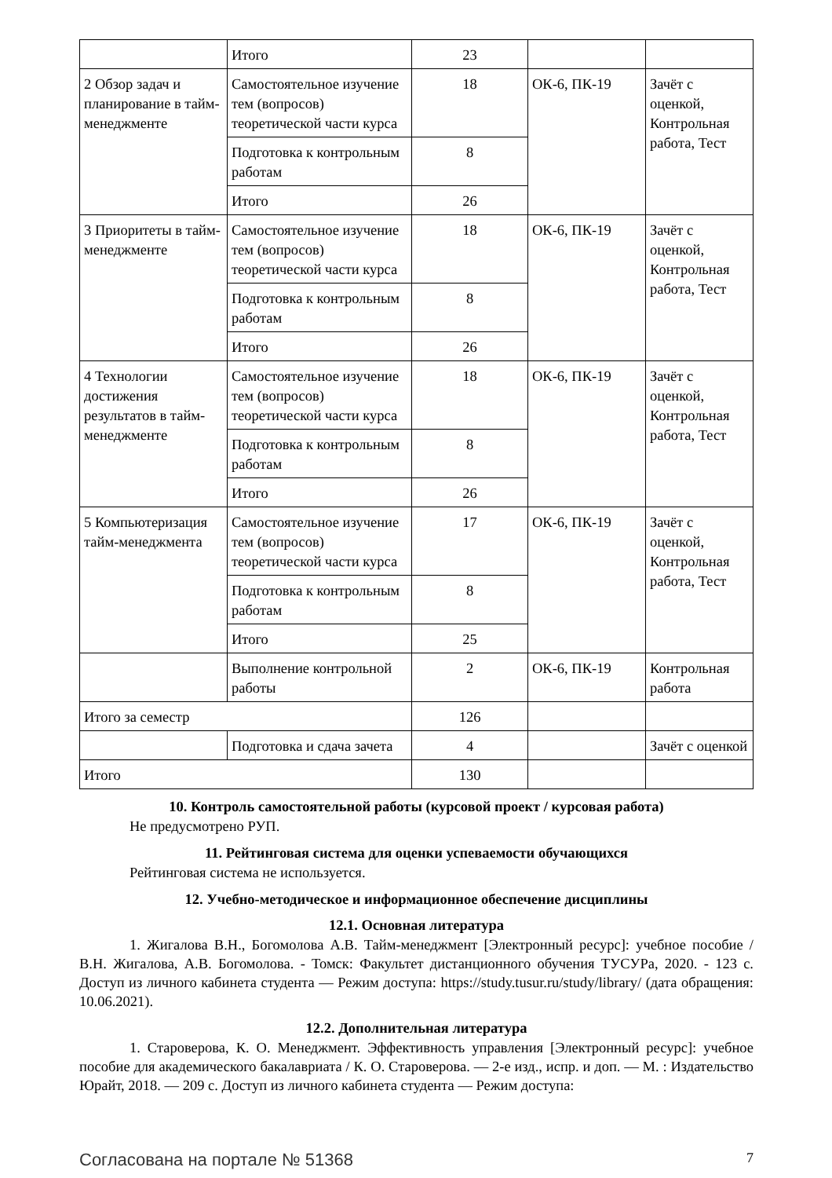| | Итого | 23 | | |
| 2 Обзор задач и планирование в тайм-менеджменте | Самостоятельное изучение тем (вопросов) теоретической части курса | 18 | ОК-6, ПК-19 | Зачёт с оценкой, Контрольная работа, Тест |
| | Подготовка к контрольным работам | 8 | | |
| | Итого | 26 | | |
| 3 Приоритеты в тайм-менеджменте | Самостоятельное изучение тем (вопросов) теоретической части курса | 18 | ОК-6, ПК-19 | Зачёт с оценкой, Контрольная работа, Тест |
| | Подготовка к контрольным работам | 8 | | |
| | Итого | 26 | | |
| 4 Технологии достижения результатов в тайм-менеджменте | Самостоятельное изучение тем (вопросов) теоретической части курса | 18 | ОК-6, ПК-19 | Зачёт с оценкой, Контрольная работа, Тест |
| | Подготовка к контрольным работам | 8 | | |
| | Итого | 26 | | |
| 5 Компьютеризация тайм-менеджмента | Самостоятельное изучение тем (вопросов) теоретической части курса | 17 | ОК-6, ПК-19 | Зачёт с оценкой, Контрольная работа, Тест |
| | Подготовка к контрольным работам | 8 | | |
| | Итого | 25 | | |
| | Выполнение контрольной работы | 2 | ОК-6, ПК-19 | Контрольная работа |
| Итого за семестр | | 126 | | |
| | Подготовка и сдача зачета | 4 | | Зачёт с оценкой |
| Итого | | 130 | | |
10. Контроль самостоятельной работы (курсовой проект / курсовая работа)
Не предусмотрено РУП.
11. Рейтинговая система для оценки успеваемости обучающихся
Рейтинговая система не используется.
12. Учебно-методическое и информационное обеспечение дисциплины
12.1. Основная литература
1. Жигалова В.Н., Богомолова А.В. Тайм-менеджмент [Электронный ресурс]: учебное пособие / В.Н. Жигалова, А.В. Богомолова. - Томск: Факультет дистанционного обучения ТУСУРа, 2020. - 123 с. Доступ из личного кабинета студента — Режим доступа: https://study.tusur.ru/study/library/ (дата обращения: 10.06.2021).
12.2. Дополнительная литература
1. Староверова, К. О. Менеджмент. Эффективность управления [Электронный ресурс]: учебное пособие для академического бакалавриата / К. О. Староверова. — 2-е изд., испр. и доп. — М. : Издательство Юрайт, 2018. — 209 с. Доступ из личного кабинета студента — Режим доступа:
Согласована на портале № 51368 7